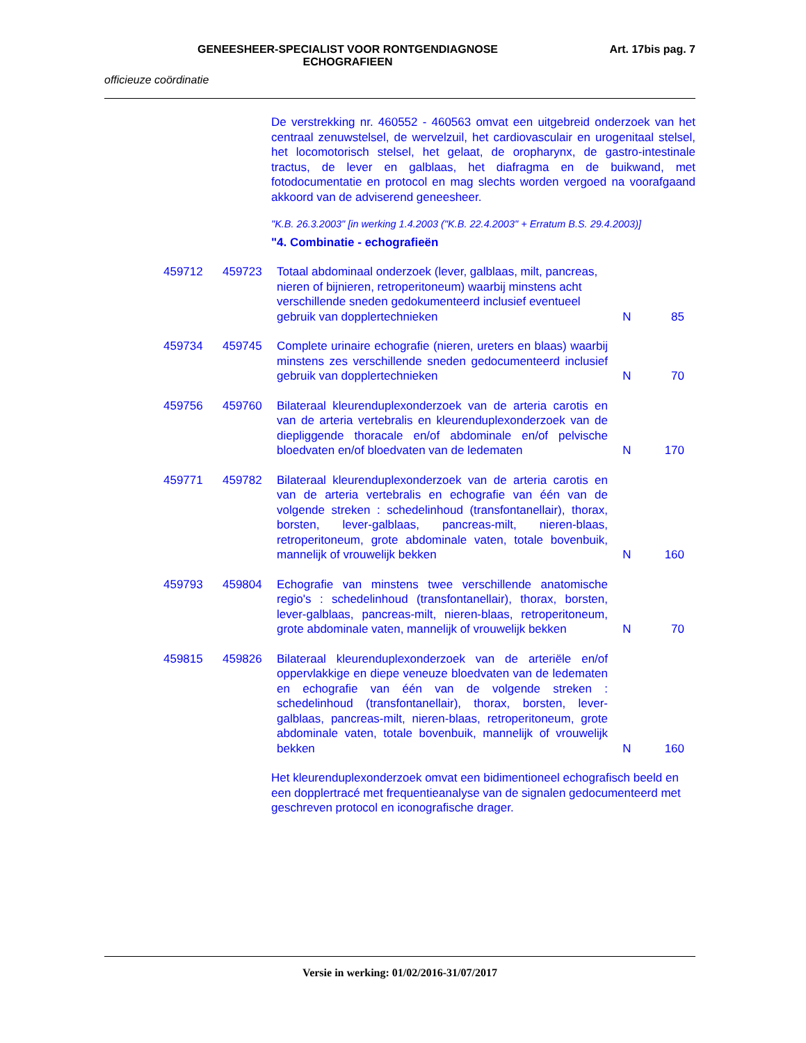GENEESHEER-SPECIALIST VOOR RONTGENDIAGNOSE
ECHOGRAFIEEN
Art. 17bis pag. 7
officieuze coördinatie
De verstrekking nr. 460552 - 460563 omvat een uitgebreid onderzoek van het centraal zenuwstelsel, de wervelzuil, het cardiovasculair en urogenitaal stelsel, het locomotorisch stelsel, het gelaat, de oropharynx, de gastro-intestinale tractus, de lever en galblaas, het diafragma en de buikwand, met fotodocumentatie en protocol en mag slechts worden vergoed na voorafgaand akkoord van de adviserend geneesheer.
"K.B. 26.3.2003" [in werking 1.4.2003 ("K.B. 22.4.2003" + Erratum B.S. 29.4.2003)]
"4. Combinatie - echografieën
| 459712 | 459723 | Totaal abdominaal onderzoek (lever, galblaas, milt, pancreas, nieren of bijnieren, retroperitoneum) waarbij minstens acht verschillende sneden gedokumenteerd inclusief eventueel gebruik van dopplertechnieken | N | 85 |
| 459734 | 459745 | Complete urinaire echografie (nieren, ureters en blaas) waarbij minstens zes verschillende sneden gedocumenteerd inclusief gebruik van dopplertechnieken | N | 70 |
| 459756 | 459760 | Bilateraal kleurenduplexonderzoek van de arteria carotis en van de arteria vertebralis en kleurenduplexonderzoek van de diepliggende thoracale en/of abdominale en/of pelvische bloedvaten en/of bloedvaten van de ledematen | N | 170 |
| 459771 | 459782 | Bilateraal kleurenduplexonderzoek van de arteria carotis en van de arteria vertebralis en echografie van één van de volgende streken : schedelinhoud (transfontanellair), thorax, borsten, lever-galblaas, pancreas-milt, nieren-blaas, retroperitoneum, grote abdominale vaten, totale bovenbuik, mannelijk of vrouwelijk bekken | N | 160 |
| 459793 | 459804 | Echografie van minstens twee verschillende anatomische regio's : schedelinhoud (transfontanellair), thorax, borsten, lever-galblaas, pancreas-milt, nieren-blaas, retroperitoneum, grote abdominale vaten, mannelijk of vrouwelijk bekken | N | 70 |
| 459815 | 459826 | Bilateraal kleurenduplexonderzoek van de arteriële en/of oppervlakkige en diepe veneuze bloedvaten van de ledematen en echografie van één van de volgende streken : schedelinhoud (transfontanellair), thorax, borsten, lever-galblaas, pancreas-milt, nieren-blaas, retroperitoneum, grote abdominale vaten, totale bovenbuik, mannelijk of vrouwelijk bekken | N | 160 |
Het kleurenduplexonderzoek omvat een bidimentioneel echografisch beeld en een dopplertracé met frequentieanalyse van de signalen gedocumenteerd met geschreven protocol en iconografische drager.
Versie in werking: 01/02/2016-31/07/2017